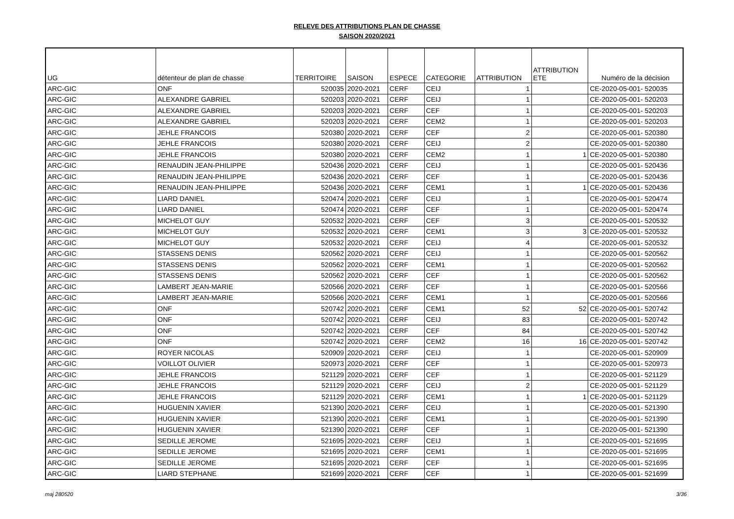RELEVE DES ATTRIBUTIONS PLAN DE CHASSE
SAISON 2020/2021
| UG | détenteur de plan de chasse | TERRITOIRE | SAISON | ESPECE | CATEGORIE | ATTRIBUTION | ATTRIBUTION ETE | Numéro de la décision |
| --- | --- | --- | --- | --- | --- | --- | --- | --- |
| ARC-GIC | ONF | 520035 | 2020-2021 | CERF | CEIJ | 1 | | CE-2020-05-001- 520035 |
| ARC-GIC | ALEXANDRE GABRIEL | 520203 | 2020-2021 | CERF | CEIJ | 1 | | CE-2020-05-001- 520203 |
| ARC-GIC | ALEXANDRE GABRIEL | 520203 | 2020-2021 | CERF | CEF | 1 | | CE-2020-05-001- 520203 |
| ARC-GIC | ALEXANDRE GABRIEL | 520203 | 2020-2021 | CERF | CEM2 | 1 | | CE-2020-05-001- 520203 |
| ARC-GIC | JEHLE FRANCOIS | 520380 | 2020-2021 | CERF | CEF | 2 | | CE-2020-05-001- 520380 |
| ARC-GIC | JEHLE FRANCOIS | 520380 | 2020-2021 | CERF | CEIJ | 2 | | CE-2020-05-001- 520380 |
| ARC-GIC | JEHLE FRANCOIS | 520380 | 2020-2021 | CERF | CEM2 | 1 | 1 | CE-2020-05-001- 520380 |
| ARC-GIC | RENAUDIN JEAN-PHILIPPE | 520436 | 2020-2021 | CERF | CEIJ | 1 | | CE-2020-05-001- 520436 |
| ARC-GIC | RENAUDIN JEAN-PHILIPPE | 520436 | 2020-2021 | CERF | CEF | 1 | | CE-2020-05-001- 520436 |
| ARC-GIC | RENAUDIN JEAN-PHILIPPE | 520436 | 2020-2021 | CERF | CEM1 | 1 | 1 | CE-2020-05-001- 520436 |
| ARC-GIC | LIARD DANIEL | 520474 | 2020-2021 | CERF | CEIJ | 1 | | CE-2020-05-001- 520474 |
| ARC-GIC | LIARD DANIEL | 520474 | 2020-2021 | CERF | CEF | 1 | | CE-2020-05-001- 520474 |
| ARC-GIC | MICHELOT GUY | 520532 | 2020-2021 | CERF | CEF | 3 | | CE-2020-05-001- 520532 |
| ARC-GIC | MICHELOT GUY | 520532 | 2020-2021 | CERF | CEM1 | 3 | 3 | CE-2020-05-001- 520532 |
| ARC-GIC | MICHELOT GUY | 520532 | 2020-2021 | CERF | CEIJ | 4 | | CE-2020-05-001- 520532 |
| ARC-GIC | STASSENS DENIS | 520562 | 2020-2021 | CERF | CEIJ | 1 | | CE-2020-05-001- 520562 |
| ARC-GIC | STASSENS DENIS | 520562 | 2020-2021 | CERF | CEM1 | 1 | | CE-2020-05-001- 520562 |
| ARC-GIC | STASSENS DENIS | 520562 | 2020-2021 | CERF | CEF | 1 | | CE-2020-05-001- 520562 |
| ARC-GIC | LAMBERT JEAN-MARIE | 520566 | 2020-2021 | CERF | CEF | 1 | | CE-2020-05-001- 520566 |
| ARC-GIC | LAMBERT JEAN-MARIE | 520566 | 2020-2021 | CERF | CEM1 | 1 | | CE-2020-05-001- 520566 |
| ARC-GIC | ONF | 520742 | 2020-2021 | CERF | CEM1 | 52 | 52 | CE-2020-05-001- 520742 |
| ARC-GIC | ONF | 520742 | 2020-2021 | CERF | CEIJ | 83 | | CE-2020-05-001- 520742 |
| ARC-GIC | ONF | 520742 | 2020-2021 | CERF | CEF | 84 | | CE-2020-05-001- 520742 |
| ARC-GIC | ONF | 520742 | 2020-2021 | CERF | CEM2 | 16 | 16 | CE-2020-05-001- 520742 |
| ARC-GIC | ROYER NICOLAS | 520909 | 2020-2021 | CERF | CEIJ | 1 | | CE-2020-05-001- 520909 |
| ARC-GIC | VOILLOT OLIVIER | 520973 | 2020-2021 | CERF | CEF | 1 | | CE-2020-05-001- 520973 |
| ARC-GIC | JEHLE FRANCOIS | 521129 | 2020-2021 | CERF | CEF | 1 | | CE-2020-05-001- 521129 |
| ARC-GIC | JEHLE FRANCOIS | 521129 | 2020-2021 | CERF | CEIJ | 2 | | CE-2020-05-001- 521129 |
| ARC-GIC | JEHLE FRANCOIS | 521129 | 2020-2021 | CERF | CEM1 | 1 | 1 | CE-2020-05-001- 521129 |
| ARC-GIC | HUGUENIN XAVIER | 521390 | 2020-2021 | CERF | CEIJ | 1 | | CE-2020-05-001- 521390 |
| ARC-GIC | HUGUENIN XAVIER | 521390 | 2020-2021 | CERF | CEM1 | 1 | | CE-2020-05-001- 521390 |
| ARC-GIC | HUGUENIN XAVIER | 521390 | 2020-2021 | CERF | CEF | 1 | | CE-2020-05-001- 521390 |
| ARC-GIC | SEDILLE JEROME | 521695 | 2020-2021 | CERF | CEIJ | 1 | | CE-2020-05-001- 521695 |
| ARC-GIC | SEDILLE JEROME | 521695 | 2020-2021 | CERF | CEM1 | 1 | | CE-2020-05-001- 521695 |
| ARC-GIC | SEDILLE JEROME | 521695 | 2020-2021 | CERF | CEF | 1 | | CE-2020-05-001- 521695 |
| ARC-GIC | LIARD STEPHANE | 521699 | 2020-2021 | CERF | CEF | 1 | | CE-2020-05-001- 521699 |
maj 280520 3/36